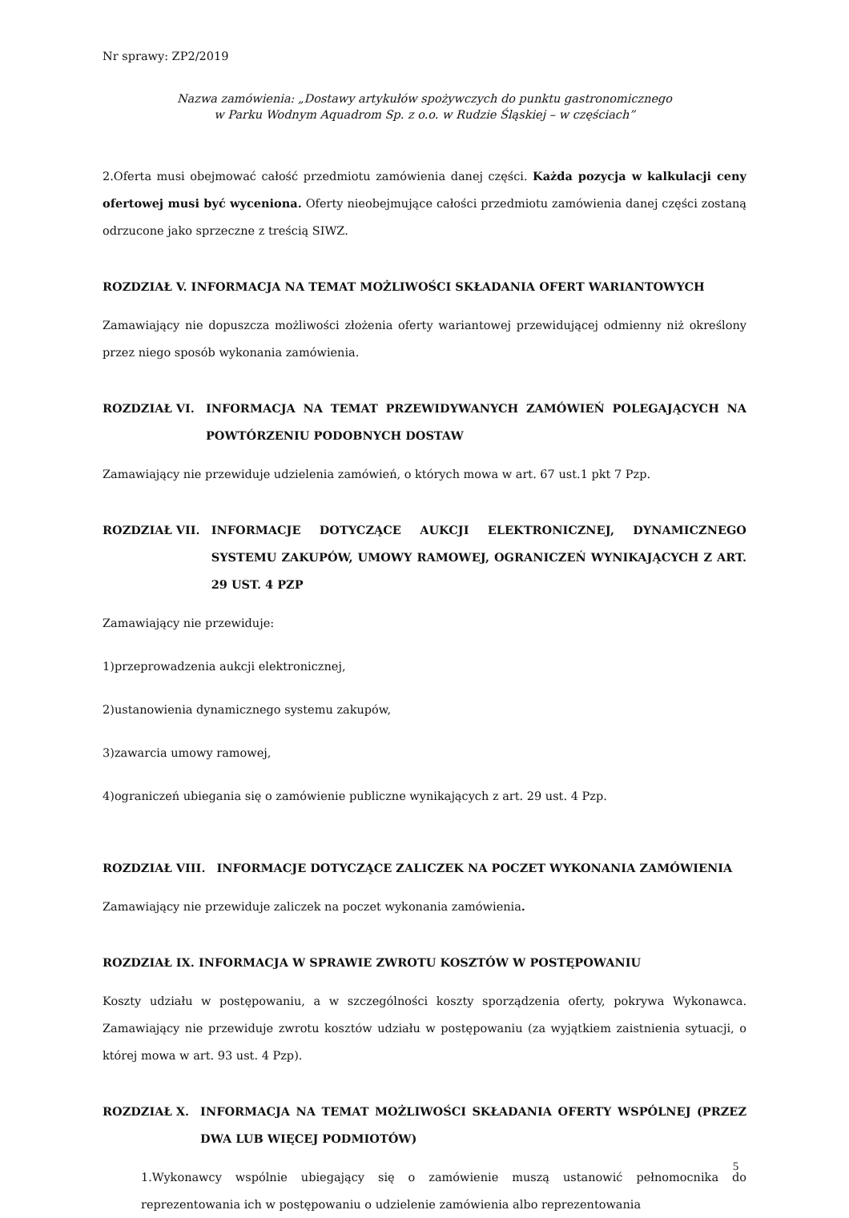Nr sprawy: ZP2/2019
Nazwa zamówienia: „Dostawy artykułów spożywczych do punktu gastronomicznego
w Parku Wodnym Aquadrom Sp. z o.o. w Rudzie Śląskiej – w częściach”
2.Oferta musi obejmować całość przedmiotu zamówienia danej części. Każda pozycja w kalkulacji ceny ofertowej musi być wyceniona. Oferty nieobejmujące całości przedmiotu zamówienia danej części zostaną odrzucone jako sprzeczne z treścią SIWZ.
ROZDZIAŁ V. INFORMACJA NA TEMAT MOŻLIWOŚCI SKŁADANIA OFERT WARIANTOWYCH
Zamawiający nie dopuszcza możliwości złożenia oferty wariantowej przewidującej odmienny niż określony przez niego sposób wykonania zamówienia.
ROZDZIAŁ VI. INFORMACJA NA TEMAT PRZEWIDYWANYCH ZAMÓWIEŃ POLEGAJĄCYCH NA POWTÓRZENIU PODOBNYCH DOSTAW
Zamawiający nie przewiduje udzielenia zamówień, o których mowa w art. 67 ust.1 pkt 7 Pzp.
ROZDZIAŁ VII. INFORMACJE DOTYCZĄCE AUKCJI ELEKTRONICZNEJ, DYNAMICZNEGO SYSTEMU ZAKUPÓW, UMOWY RAMOWEJ, OGRANICZEŃ WYNIKAJĄCYCH Z ART. 29 UST. 4 PZP
Zamawiający nie przewiduje:
1)przeprowadzenia aukcji elektronicznej,
2)ustanowienia dynamicznego systemu zakupów,
3)zawarcia umowy ramowej,
4)ograniczeń ubiegania się o zamówienie publiczne wynikających z art. 29 ust. 4 Pzp.
ROZDZIAŁ VIII. INFORMACJE DOTYCZĄCE ZALICZEK NA POCZET WYKONANIA ZAMÓWIENIA
Zamawiający nie przewiduje zaliczek na poczet wykonania zamówienia.
ROZDZIAŁ IX. INFORMACJA W SPRAWIE ZWROTU KOSZTÓW W POSTĘPOWANIU
Koszty udziału w postępowaniu, a w szczególności koszty sporządzenia oferty, pokrywa Wykonawca. Zamawiający nie przewiduje zwrotu kosztów udziału w postępowaniu (za wyjątkiem zaistnienia sytuacji, o której mowa w art. 93 ust. 4 Pzp).
ROZDZIAŁ X. INFORMACJA NA TEMAT MOŻLIWOŚCI SKŁADANIA OFERTY WSPÓLNEJ (PRZEZ DWA LUB WIĘCEJ PODMIOTÓW)
1.Wykonawcy wspólnie ubiegający się o zamówienie muszą ustanowić pełnomocnika do reprezentowania ich w postępowaniu o udzielenie zamówienia albo reprezentowania
5